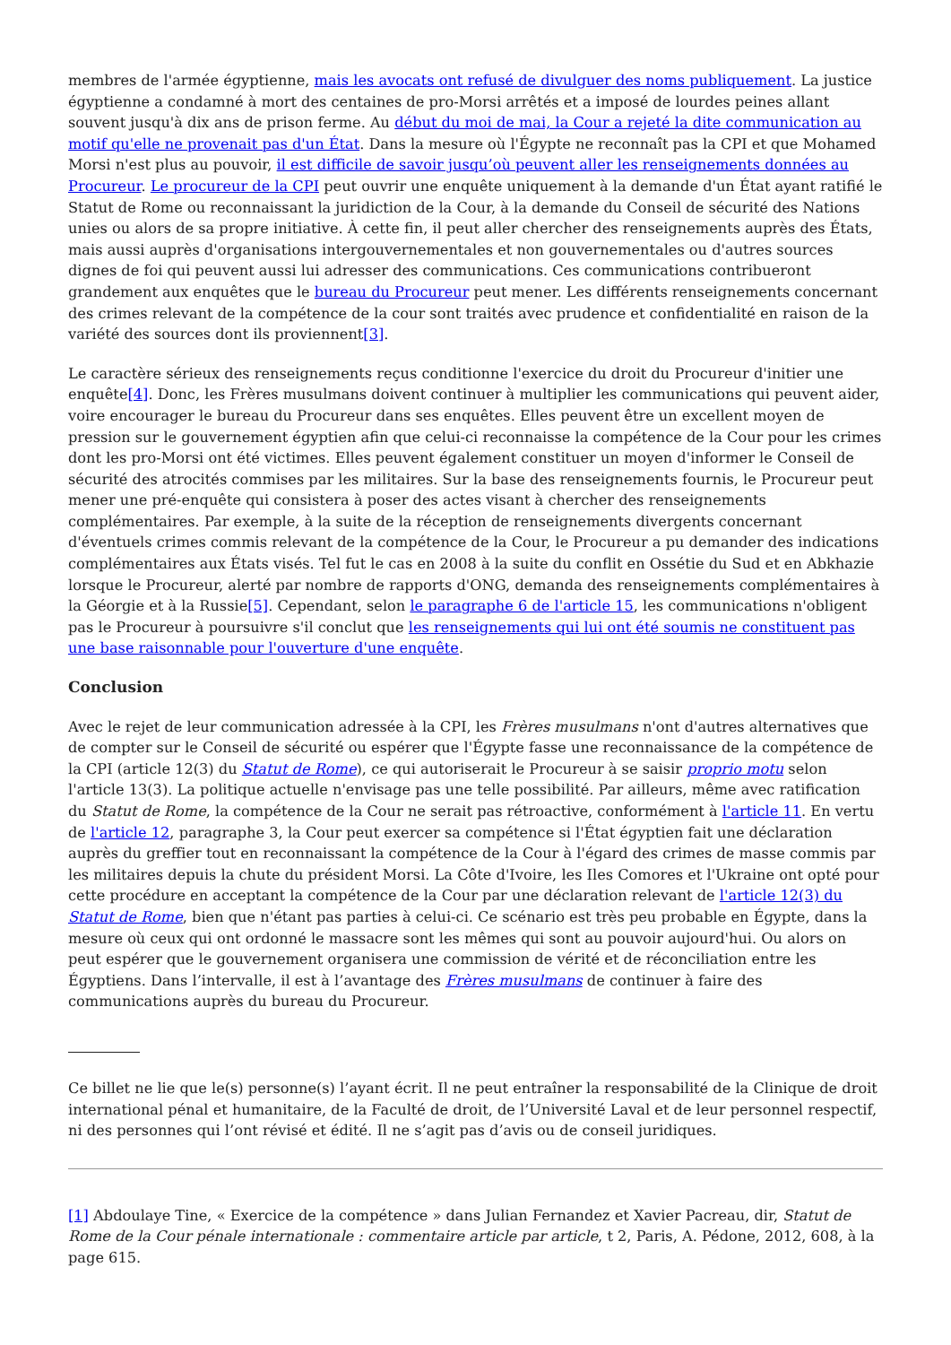membres de l'armée égyptienne, mais les avocats ont refusé de divulguer des noms publiquement. La justice égyptienne a condamné à mort des centaines de pro-Morsi arrêtés et a imposé de lourdes peines allant souvent jusqu'à dix ans de prison ferme. Au début du moi de mai, la Cour a rejeté la dite communication au motif qu'elle ne provenait pas d'un État. Dans la mesure où l'Égypte ne reconnaît pas la CPI et que Mohamed Morsi n'est plus au pouvoir, il est difficile de savoir jusqu’où peuvent aller les renseignements données au Procureur. Le procureur de la CPI peut ouvrir une enquête uniquement à la demande d'un État ayant ratifié le Statut de Rome ou reconnaissant la juridiction de la Cour, à la demande du Conseil de sécurité des Nations unies ou alors de sa propre initiative. À cette fin, il peut aller chercher des renseignements auprès des États, mais aussi auprès d'organisations intergouvernementales et non gouvernementales ou d'autres sources dignes de foi qui peuvent aussi lui adresser des communications. Ces communications contribueront grandement aux enquêtes que le bureau du Procureur peut mener. Les différents renseignements concernant des crimes relevant de la compétence de la cour sont traités avec prudence et confidentialité en raison de la variété des sources dont ils proviennent[3].
Le caractère sérieux des renseignements reçus conditionne l'exercice du droit du Procureur d'initier une enquête[4]. Donc, les Frères musulmans doivent continuer à multiplier les communications qui peuvent aider, voire encourager le bureau du Procureur dans ses enquêtes. Elles peuvent être un excellent moyen de pression sur le gouvernement égyptien afin que celui-ci reconnaisse la compétence de la Cour pour les crimes dont les pro-Morsi ont été victimes. Elles peuvent également constituer un moyen d'informer le Conseil de sécurité des atrocités commises par les militaires. Sur la base des renseignements fournis, le Procureur peut mener une pré-enquête qui consistera à poser des actes visant à chercher des renseignements complémentaires. Par exemple, à la suite de la réception de renseignements divergents concernant d'éventuels crimes commis relevant de la compétence de la Cour, le Procureur a pu demander des indications complémentaires aux États visés. Tel fut le cas en 2008 à la suite du conflit en Ossétie du Sud et en Abkhazie lorsque le Procureur, alerté par nombre de rapports d'ONG, demanda des renseignements complémentaires à la Géorgie et à la Russie[5]. Cependant, selon le paragraphe 6 de l'article 15, les communications n'obligent pas le Procureur à poursuivre s'il conclut que les renseignements qui lui ont été soumis ne constituent pas une base raisonnable pour l'ouverture d'une enquête.
Conclusion
Avec le rejet de leur communication adressée à la CPI, les Frères musulmans n'ont d'autres alternatives que de compter sur le Conseil de sécurité ou espérer que l'Égypte fasse une reconnaissance de la compétence de la CPI (article 12(3) du Statut de Rome), ce qui autoriserait le Procureur à se saisir proprio motu selon l'article 13(3). La politique actuelle n'envisage pas une telle possibilité. Par ailleurs, même avec ratification du Statut de Rome, la compétence de la Cour ne serait pas rétroactive, conformément à l'article 11. En vertu de l'article 12, paragraphe 3, la Cour peut exercer sa compétence si l'État égyptien fait une déclaration auprès du greffier tout en reconnaissant la compétence de la Cour à l'égard des crimes de masse commis par les militaires depuis la chute du président Morsi. La Côte d'Ivoire, les Iles Comores et l'Ukraine ont opté pour cette procédure en acceptant la compétence de la Cour par une déclaration relevant de l'article 12(3) du Statut de Rome, bien que n'étant pas parties à celui-ci. Ce scénario est très peu probable en Égypte, dans la mesure où ceux qui ont ordonné le massacre sont les mêmes qui sont au pouvoir aujourd'hui. Ou alors on peut espérer que le gouvernement organisera une commission de vérité et de réconciliation entre les Égyptiens. Dans l’intervalle, il est à l’avantage des Frères musulmans de continuer à faire des communications auprès du bureau du Procureur.
Ce billet ne lie que le(s) personne(s) l’ayant écrit. Il ne peut entraîner la responsabilité de la Clinique de droit international pénal et humanitaire, de la Faculté de droit, de l’Université Laval et de leur personnel respectif, ni des personnes qui l’ont révisé et édité. Il ne s’agit pas d’avis ou de conseil juridiques.
[1] Abdoulaye Tine, « Exercice de la compétence » dans Julian Fernandez et Xavier Pacreau, dir, Statut de Rome de la Cour pénale internationale : commentaire article par article, t 2, Paris, A. Pédone, 2012, 608, à la page 615.